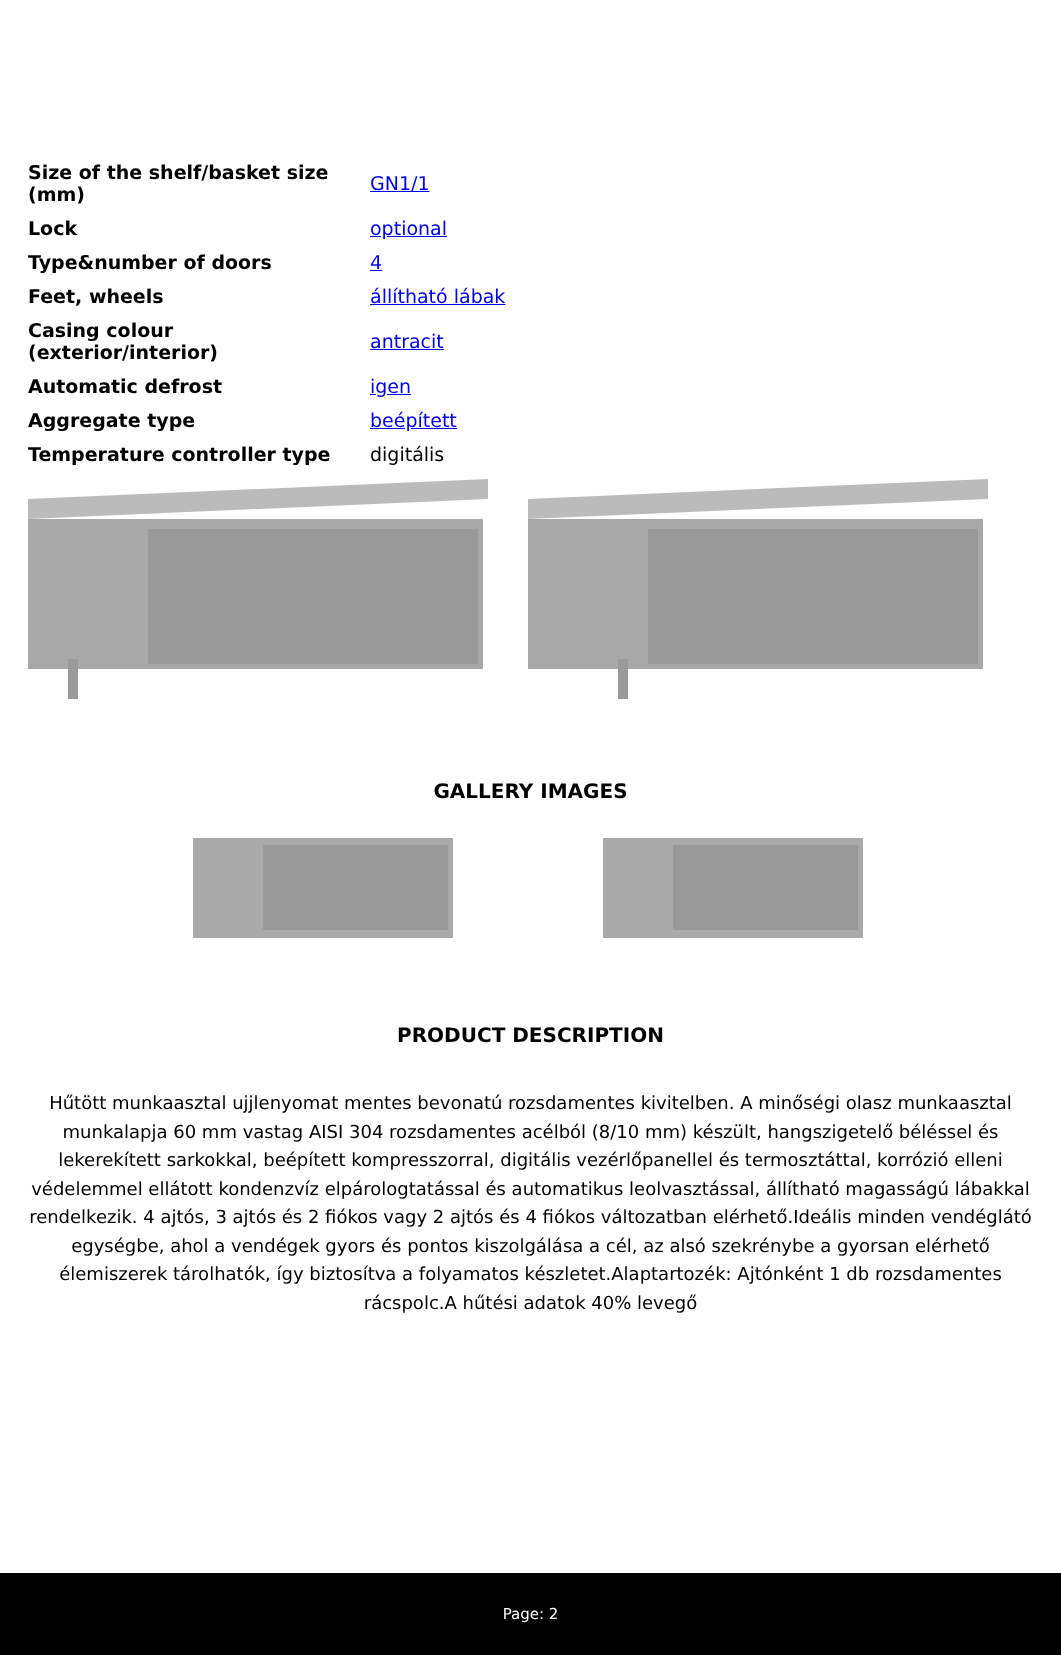| Size of the shelf/basket size (mm) | GN1/1 |
| Lock | optional |
| Type&number of doors | 4 |
| Feet, wheels | állítható lábak |
| Casing colour (exterior/interior) | antracit |
| Automatic defrost | igen |
| Aggregate type | beépített |
| Temperature controller type | digitális |
GALLERY IMAGES
PRODUCT DESCRIPTION
Hűtött munkaasztal ujjlenyomat mentes bevonatú rozsdamentes kivitelben. A minőségi olasz munkaasztal munkalapja 60 mm vastag AISI 304 rozsdamentes acélból (8/10 mm) készült, hangszigetelő béléssel és lekerekített sarkokkal, beépített kompresszorral, digitális vezérlőpanellel és termosztáttal, korrózió elleni védelemmel ellátott kondenzvíz elpárologtatással és automatikus leolvasztással, állítható magasságú lábakkal rendelkezik. 4 ajtós, 3 ajtós és 2 fiókos vagy 2 ajtós és 4 fiókos változatban elérhető.Ideális minden vendéglátó egységbe, ahol a vendégek gyors és pontos kiszolgálása a cél, az alsó szekrénybe a gyorsan elérhető élemiszerek tárolhatók, így biztosítva a folyamatos készletet.Alaptartozék: Ajtónként 1 db rozsdamentes rácspolc.A hűtési adatok 40% levegő
Page: 2